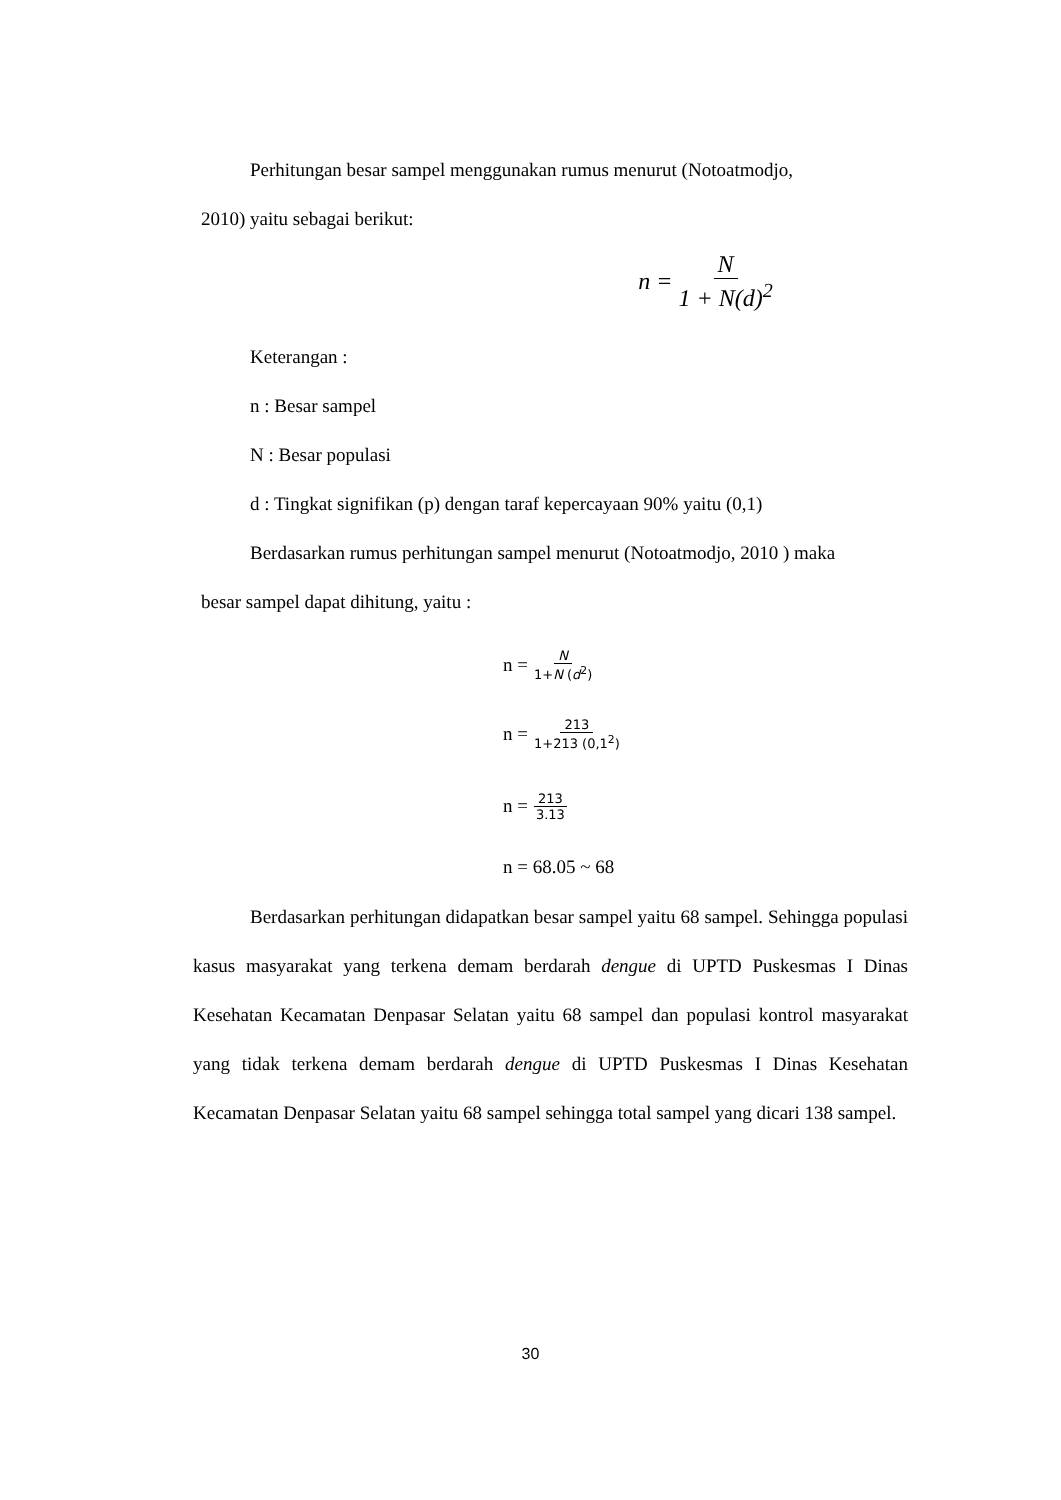Perhitungan besar sampel menggunakan rumus menurut (Notoatmodjo,
2010) yaitu sebagai berikut:
n = N 1 + N(d)<sup>2</sup>
Keterangan :
n : Besar sampel
N : Besar populasi
d : Tingkat signifikan (p) dengan taraf kepercayaan 90% yaitu (0,1)
Berdasarkan rumus perhitungan sampel menurut (Notoatmodjo, 2010 ) maka
besar sampel dapat dihitung, yaitu :
n = N 1+N (d<sup>2</sup>)
n = 213 1+213 (0,1<sup>2</sup>)
n = 213 3.13
n = 68.05 ~ 68
Berdasarkan perhitungan didapatkan besar sampel yaitu 68 sampel. Sehingga populasi kasus masyarakat yang terkena demam berdarah dengue di UPTD Puskesmas I Dinas Kesehatan Kecamatan Denpasar Selatan yaitu 68 sampel dan populasi kontrol masyarakat yang tidak terkena demam berdarah dengue di UPTD Puskesmas I Dinas Kesehatan Kecamatan Denpasar Selatan yaitu 68 sampel sehingga total sampel yang dicari 138 sampel.
30